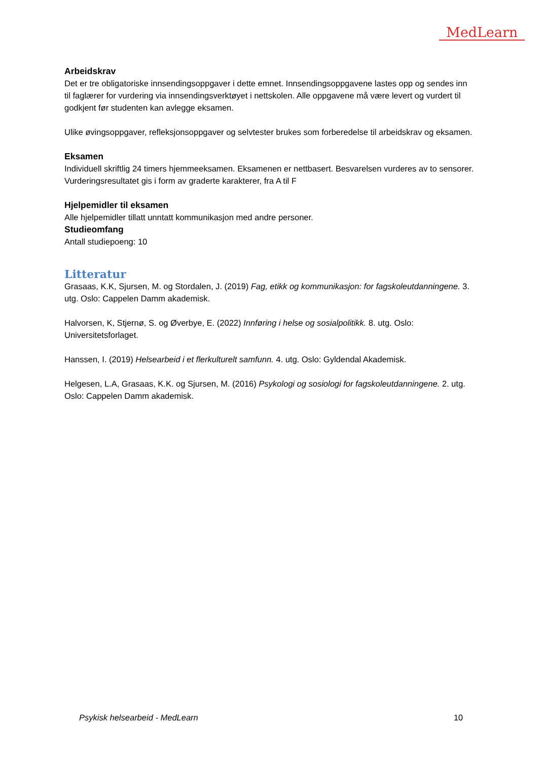MedLearn
Arbeidskrav
Det er tre obligatoriske innsendingsoppgaver i dette emnet. Innsendingsoppgavene lastes opp og sendes inn til faglærer for vurdering via innsendingsverktøyet i nettskolen. Alle oppgavene må være levert og vurdert til godkjent før studenten kan avlegge eksamen.
Ulike øvingsoppgaver, refleksjonsoppgaver og selvtester brukes som forberedelse til arbeidskrav og eksamen.
Eksamen
Individuell skriftlig 24 timers hjemmeeksamen. Eksamenen er nettbasert. Besvarelsen vurderes av to sensorer. Vurderingsresultatet gis i form av graderte karakterer, fra A til F
Hjelpemidler til eksamen
Alle hjelpemidler tillatt unntatt kommunikasjon med andre personer.
Studieomfang
Antall studiepoeng: 10
Litteratur
Grasaas, K.K, Sjursen, M. og Stordalen, J. (2019) Fag, etikk og kommunikasjon: for fagskoleutdanningene. 3. utg. Oslo: Cappelen Damm akademisk.
Halvorsen, K, Stjernø, S. og Øverbye, E. (2022) Innføring i helse og sosialpolitikk. 8. utg. Oslo: Universitetsforlaget.
Hanssen, I. (2019) Helsearbeid i et flerkulturelt samfunn. 4. utg. Oslo: Gyldendal Akademisk.
Helgesen, L.A, Grasaas, K.K. og Sjursen, M. (2016) Psykologi og sosiologi for fagskoleutdanningene. 2. utg. Oslo: Cappelen Damm akademisk.
Psykisk helsearbeid - MedLearn 10